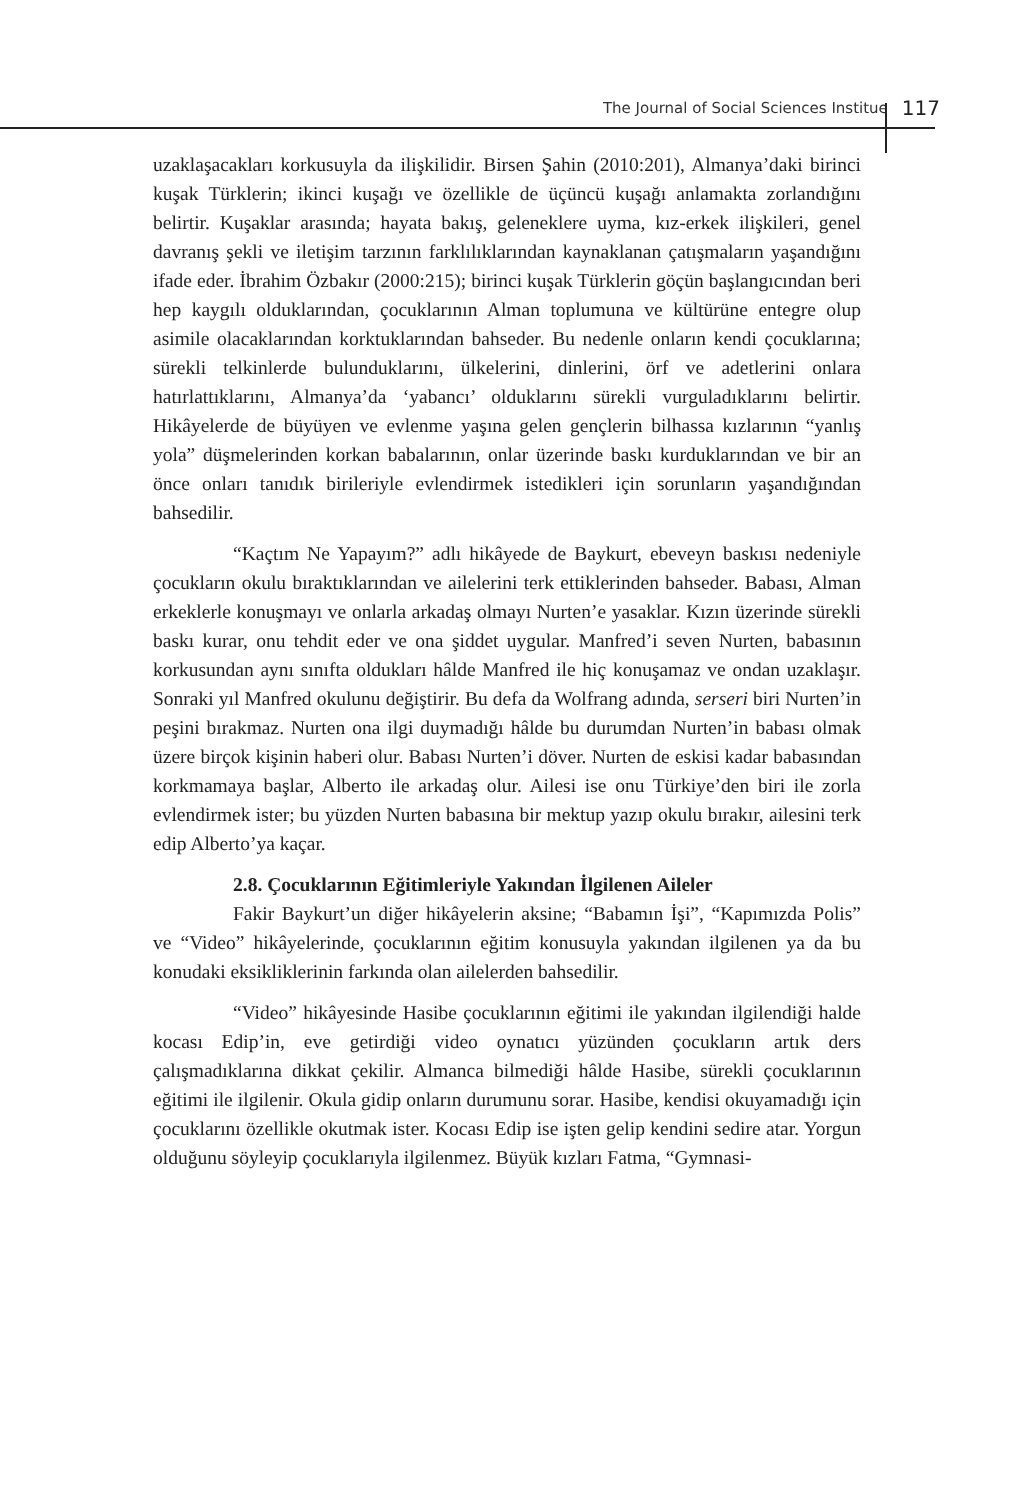The Journal of Social Sciences Institue 117
uzaklaşacakları korkusuyla da ilişkilidir. Birsen Şahin (2010:201), Almanya’daki birinci kuşak Türklerin; ikinci kuşağı ve özellikle de üçüncü kuşağı anlamakta zorlandığını belirtir. Kuşaklar arasında; hayata bakış, geleneklere uyma, kız-erkek ilişkileri, genel davranış şekli ve iletişim tarzının farklılıklarından kaynaklanan çatışmaların yaşandığını ifade eder. İbrahim Özbakır (2000:215); birinci kuşak Türklerin göçün başlangıcından beri hep kaygılı olduklarından, çocuklarının Alman toplumuna ve kültürüne entegre olup asimile olacaklarından korktuklarından bahseder. Bu nedenle onların kendi çocuklarına; sürekli telkinlerde bulunduklarını, ülkelerini, dinlerini, örf ve adetlerini onlara hatırlattıklarını, Almanya’da ‘yabancı’ olduklarını sürekli vurguladıklarını belirtir. Hikâyelerde de büyüyen ve evlenme yaşına gelen gençlerin bilhassa kızlarının “yanlış yola” düşmelerinden korkan babalarının, onlar üzerinde baskı kurduklarından ve bir an önce onları tanıdık birileriyle evlendirmek istedikleri için sorunların yaşandığından bahsedilir.
“Kaçtım Ne Yapayım?” adlı hikâyede de Baykurt, ebeveyn baskısı nedeniyle çocukların okulu bıraktıklarından ve ailelerini terk ettiklerinden bahseder. Babası, Alman erkeklerle konuşmayı ve onlarla arkadaş olmayı Nurten’e yasaklar. Kızın üzerinde sürekli baskı kurar, onu tehdit eder ve ona şiddet uygular. Manfred’i seven Nurten, babasının korkusundan aynı sınıfta oldukları hâlde Manfred ile hiç konuşamaz ve ondan uzaklaşır. Sonraki yıl Manfred okulunu değiştirir. Bu defa da Wolfrang adında, serseri biri Nurten’in peşini bırakmaz. Nurten ona ilgi duymadığı hâlde bu durumdan Nurten’in babası olmak üzere birçok kişinin haberi olur. Babası Nurten’i döver. Nurten de eskisi kadar babasından korkmamaya başlar, Alberto ile arkadaş olur. Ailesi ise onu Türkiye’den biri ile zorla evlendirmek ister; bu yüzden Nurten babasına bir mektup yazıp okulu bırakır, ailesini terk edip Alberto’ya kaçar.
2.8. Çocuklarının Eğitimleriyle Yakından İlgilenen Aileler
Fakir Baykurt’un diğer hikâyelerin aksine; “Babamın İşi”, “Kapımızda Polis” ve “Video” hikâyelerinde, çocuklarının eğitim konusuyla yakından ilgilenen ya da bu konudaki eksikliklerinin farkında olan ailelerden bahsedilir.
“Video” hikâyesinde Hasibe çocuklarının eğitimi ile yakından ilgilendiği halde kocası Edip’in, eve getirdiği video oynatıcı yüzünden çocukların artık ders çalışmadıklarına dikkat çekilir. Almanca bilmediği hâlde Hasibe, sürekli çocuklarının eğitimi ile ilgilenir. Okula gidip onların durumunu sorar. Hasibe, kendisi okuyamadığı için çocuklarını özellikle okutmak ister. Kocası Edip ise işten gelip kendini sedire atar. Yorgun olduğunu söyleyip çocuklarıyla ilgilenmez. Büyük kızları Fatma, “Gymnasi-